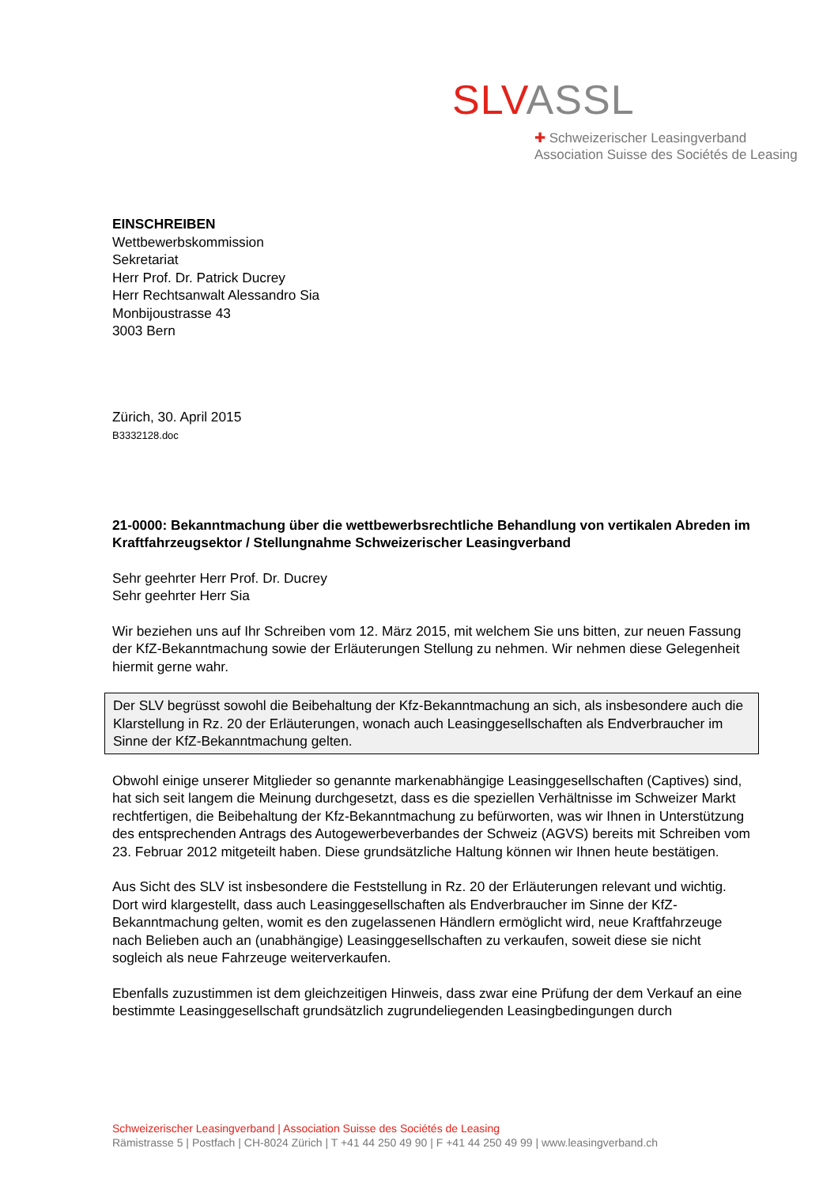SLV ASSL
✚ Schweizerischer Leasingverband
Association Suisse des Sociétés de Leasing
EINSCHREIBEN
Wettbewerbskommission
Sekretariat
Herr Prof. Dr. Patrick Ducrey
Herr Rechtsanwalt Alessandro Sia
Monbijoustrasse 43
3003 Bern
Zürich, 30. April 2015
B3332128.doc
21-0000: Bekanntmachung über die wettbewerbsrechtliche Behandlung von vertikalen Abreden im Kraftfahrzeugsektor / Stellungnahme Schweizerischer Leasingverband
Sehr geehrter Herr Prof. Dr. Ducrey
Sehr geehrter Herr Sia
Wir beziehen uns auf Ihr Schreiben vom 12. März 2015, mit welchem Sie uns bitten, zur neuen Fassung der KfZ-Bekanntmachung sowie der Erläuterungen Stellung zu nehmen. Wir nehmen diese Gelegenheit hiermit gerne wahr.
Der SLV begrüsst sowohl die Beibehaltung der Kfz-Bekanntmachung an sich, als insbesondere auch die Klarstellung in Rz. 20 der Erläuterungen, wonach auch Leasinggesellschaften als Endverbraucher im Sinne der KfZ-Bekanntmachung gelten.
Obwohl einige unserer Mitglieder so genannte markenabhängige Leasinggesellschaften (Captives) sind, hat sich seit langem die Meinung durchgesetzt, dass es die speziellen Verhältnisse im Schweizer Markt rechtfertigen, die Beibehaltung der Kfz-Bekanntmachung zu befürworten, was wir Ihnen in Unterstützung des entsprechenden Antrags des Autogewerbeverbandes der Schweiz (AGVS) bereits mit Schreiben vom 23. Februar 2012 mitgeteilt haben. Diese grundsätzliche Haltung können wir Ihnen heute bestätigen.
Aus Sicht des SLV ist insbesondere die Feststellung in Rz. 20 der Erläuterungen relevant und wichtig. Dort wird klargestellt, dass auch Leasinggesellschaften als Endverbraucher im Sinne der KfZ-Bekanntmachung gelten, womit es den zugelassenen Händlern ermöglicht wird, neue Kraftfahrzeuge nach Belieben auch an (unabhängige) Leasinggesellschaften zu verkaufen, soweit diese sie nicht sogleich als neue Fahrzeuge weiterverkaufen.
Ebenfalls zuzustimmen ist dem gleichzeitigen Hinweis, dass zwar eine Prüfung der dem Verkauf an eine bestimmte Leasinggesellschaft grundsätzlich zugrundeliegenden Leasingbedingungen durch
Schweizerischer Leasingverband | Association Suisse des Sociétés de Leasing
Rämistrasse 5 | Postfach | CH-8024 Zürich | T +41 44 250 49 90 | F +41 44 250 49 99 | www.leasingverband.ch